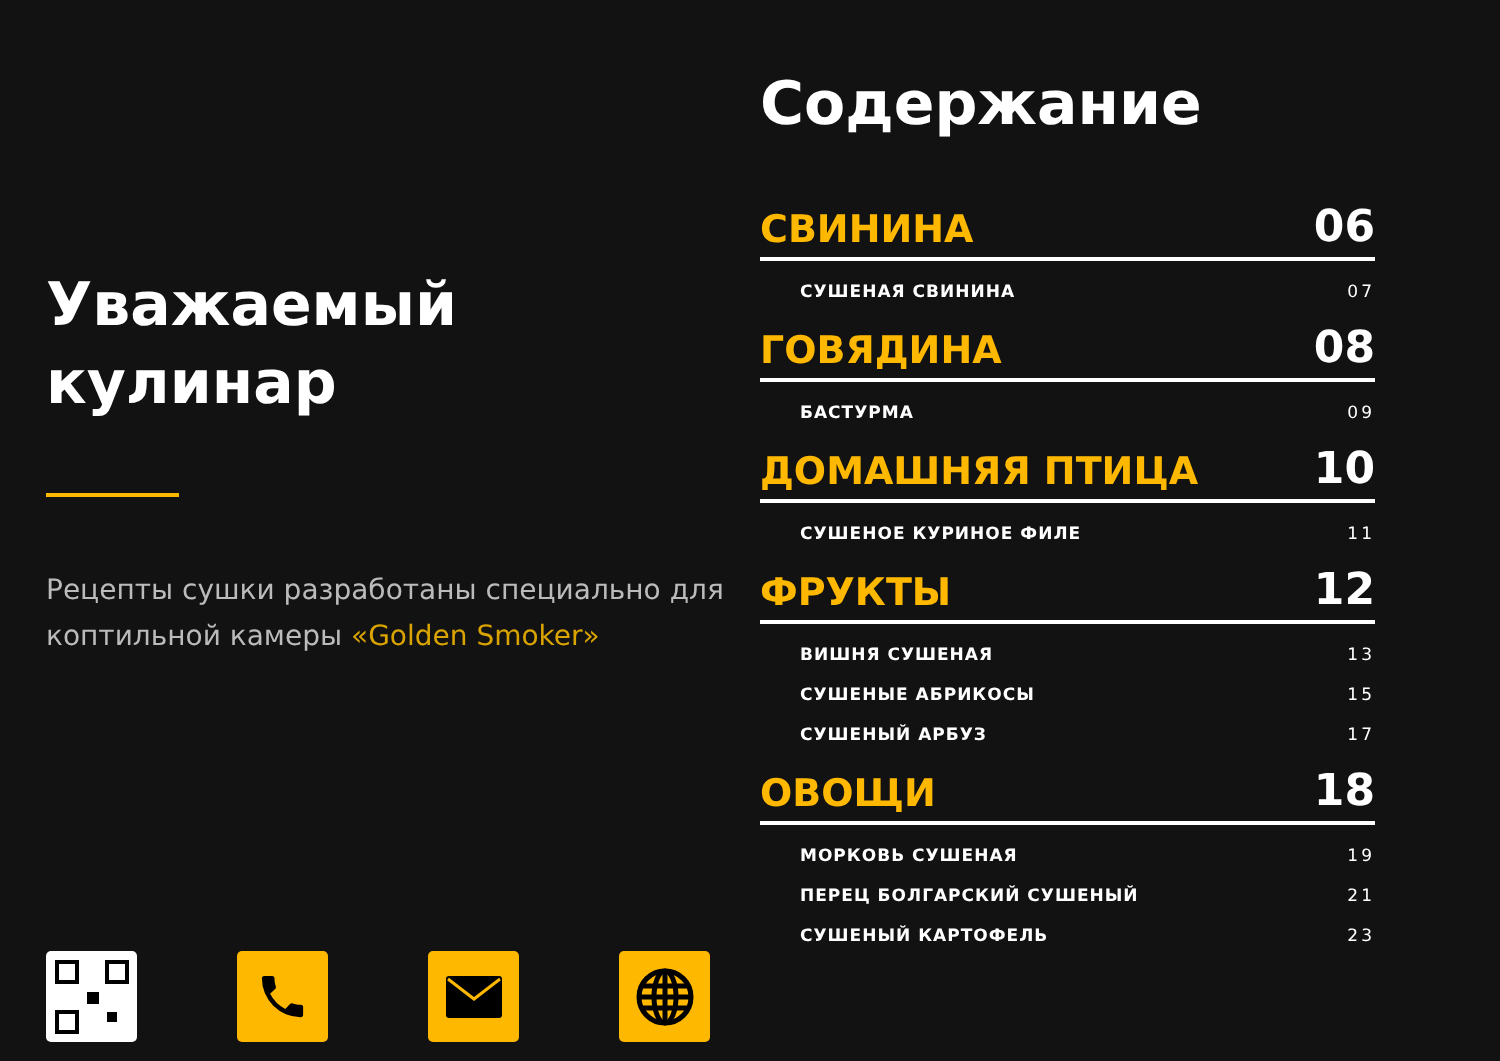Уважаемый
кулинар
Рецепты сушки разработаны специально для коптильной камеры «Golden Smoker»
Содержание
СВИНИНА 06
СУШЕНАЯ СВИНИНА 07
ГОВЯДИНА 08
БАСТУРМА 09
ДОМАШНЯЯ ПТИЦА 10
СУШЕНОЕ КУРИНОЕ ФИЛЕ 11
ФРУКТЫ 12
ВИШНЯ СУШЕНАЯ 13
СУШЕНЫЕ АБРИКОСЫ 15
СУШЕНЫЙ АРБУЗ 17
ОВОЩИ 18
МОРКОВЬ СУШЕНАЯ 19
ПЕРЕЦ БОЛГАРСКИЙ СУШЕНЫЙ 21
СУШЕНЫЙ КАРТОФЕЛЬ 23